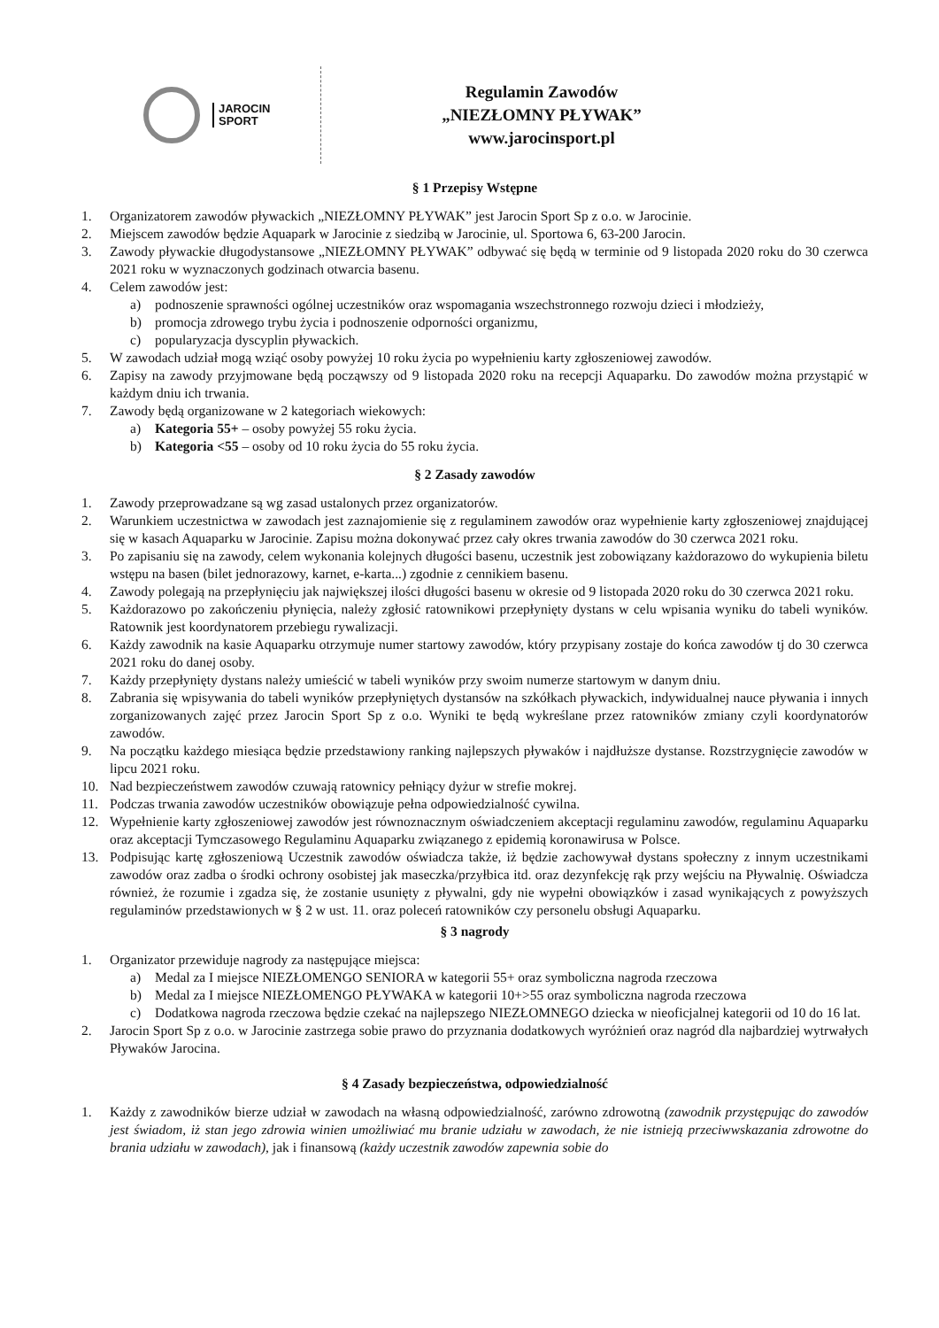JAROCIN
SPORT
Regulamin Zawodów
„NIEZŁOMNY PŁYWAK”
www.jarocinsport.pl
§ 1 Przepisy Wstępne
1. Organizatorem zawodów pływackich „NIEZŁOMNY PŁYWAK” jest Jarocin Sport Sp z o.o. w Jarocinie.
2. Miejscem zawodów będzie Aquapark w Jarocinie z siedzibą w Jarocinie, ul. Sportowa 6, 63-200 Jarocin.
3. Zawody pływackie długodystansowe „NIEZŁOMNY PŁYWAK” odbywać się będą w terminie od 9 listopada 2020 roku do 30 czerwca 2021 roku w wyznaczonych godzinach otwarcia basenu.
4. Celem zawodów jest:
a) podnoszenie sprawności ogólnej uczestników oraz wspomagania wszechstronnego rozwoju dzieci i młodzieży,
b) promocja zdrowego trybu życia i podnoszenie odporności organizmu,
c) popularyzacja dyscyplin pływackich.
5. W zawodach udział mogą wziąć osoby powyżej 10 roku życia po wypełnieniu karty zgłoszeniowej zawodów.
6. Zapisy na zawody przyjmowane będą począwszy od 9 listopada 2020 roku na recepcji Aquaparku. Do zawodów można przystąpić w każdym dniu ich trwania.
7. Zawody będą organizowane w 2 kategoriach wiekowych:
a) Kategoria 55+ – osoby powyżej 55 roku życia.
b) Kategoria <55 – osoby od 10 roku życia do 55 roku życia.
§ 2 Zasady zawodów
1. Zawody przeprowadzane są wg zasad ustalonych przez organizatorów.
2. Warunkiem uczestnictwa w zawodach jest zaznajomienie się z regulaminem zawodów oraz wypełnienie karty zgłoszeniowej znajdującej się w kasach Aquaparku w Jarocinie. Zapisu można dokonywać przez cały okres trwania zawodów do 30 czerwca 2021 roku.
3. Po zapisaniu się na zawody, celem wykonania kolejnych długości basenu, uczestnik jest zobowiązany każdorazowo do wykupienia biletu wstępu na basen (bilet jednorazowy, karnet, e-karta...) zgodnie z cennikiem basenu.
4. Zawody polegają na przepłynięciu jak największej ilości długości basenu w okresie od 9 listopada 2020 roku do 30 czerwca 2021 roku.
5. Każdorazowo po zakończeniu płynięcia, należy zgłosić ratownikowi przepłynięty dystans w celu wpisania wyniku do tabeli wyników. Ratownik jest koordynatorem przebiegu rywalizacji.
6. Każdy zawodnik na kasie Aquaparku otrzymuje numer startowy zawodów, który przypisany zostaje do końca zawodów tj do 30 czerwca 2021 roku do danej osoby.
7. Każdy przepłynięty dystans należy umieścić w tabeli wyników przy swoim numerze startowym w danym dniu.
8. Zabrania się wpisywania do tabeli wyników przepłyniętych dystansów na szkółkach pływackich, indywidualnej nauce pływania i innych zorganizowanych zajęć przez Jarocin Sport Sp z o.o. Wyniki te będą wykreślane przez ratowników zmiany czyli koordynatorów zawodów.
9. Na początku każdego miesiąca będzie przedstawiony ranking najlepszych pływaków i najdłuższe dystanse. Rozstrzygnięcie zawodów w lipcu 2021 roku.
10. Nad bezpieczeństwem zawodów czuwają ratownicy pełniący dyżur w strefie mokrej.
11. Podczas trwania zawodów uczestników obowiązuje pełna odpowiedzialność cywilna.
12. Wypełnienie karty zgłoszeniowej zawodów jest równoznacznym oświadczeniem akceptacji regulaminu zawodów, regulaminu Aquaparku oraz akceptacji Tymczasowego Regulaminu Aquaparku związanego z epidemią koronawirusa w Polsce.
13. Podpisując kartę zgłoszeniową Uczestnik zawodów oświadcza także, iż będzie zachowywał dystans społeczny z innym uczestnikami zawodów oraz zadba o środki ochrony osobistej jak maseczka/przyłbica itd. oraz dezynfekcję rąk przy wejściu na Pływalnię. Oświadcza również, że rozumie i zgadza się, że zostanie usunięty z pływalni, gdy nie wypełni obowiązków i zasad wynikających z powyższych regulaminów przedstawionych w § 2 w ust. 11. oraz poleceń ratowników czy personelu obsługi Aquaparku.
§ 3 nagrody
1. Organizator przewiduje nagrody za następujące miejsca:
a) Medal za I miejsce NIEZŁOMENGO SENIORA w kategorii 55+ oraz symboliczna nagroda rzeczowa
b) Medal za I miejsce NIEZŁOMENGO PŁYWAKA w kategorii 10+>55 oraz symboliczna nagroda rzeczowa
c) Dodatkowa nagroda rzeczowa będzie czekać na najlepszego NIEZŁOMNEGO dziecka w nieoficjalnej kategorii od 10 do 16 lat.
2. Jarocin Sport Sp z o.o. w Jarocinie zastrzega sobie prawo do przyznania dodatkowych wyróżnień oraz nagród dla najbardziej wytrwałych Pływaków Jarocina.
§ 4 Zasady bezpieczeństwa, odpowiedzialność
1. Każdy z zawodników bierze udział w zawodach na własną odpowiedzialność, zarówno zdrowotną (zawodnik przystępując do zawodów jest świadom, iż stan jego zdrowia winien umożliwiać mu branie udziału w zawodach, że nie istnieją przeciwwskazania zdrowotne do brania udziału w zawodach), jak i finansową (każdy uczestnik zawodów zapewnia sobie do